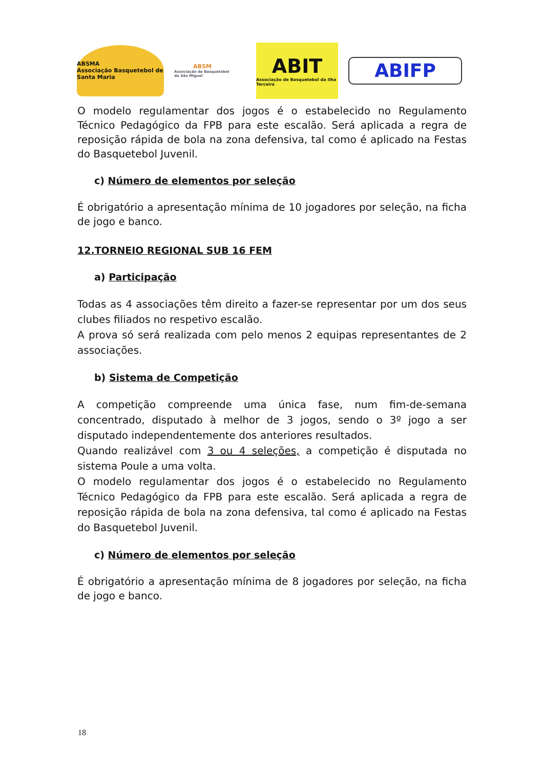ABSMA
Associação Basquetebol de Santa Maria
ABSM
Associação de Basquetebol de São Miguel
ABIT
Associação de Basquetebol da Ilha Terceira
ABIFP
O modelo regulamentar dos jogos é o estabelecido no Regulamento Técnico Pedagógico da FPB para este escalão. Será aplicada a regra de reposição rápida de bola na zona defensiva, tal como é aplicado na Festas do Basquetebol Juvenil.
c) Número de elementos por seleção
É obrigatório a apresentação mínima de 10 jogadores por seleção, na ficha de jogo e banco.
12.TORNEIO REGIONAL SUB 16 FEM
a) Participação
Todas as 4 associações têm direito a fazer-se representar por um dos seus clubes filiados no respetivo escalão.
A prova só será realizada com pelo menos 2 equipas representantes de 2 associações.
b) Sistema de Competição
A competição compreende uma única fase, num fim-de-semana concentrado, disputado à melhor de 3 jogos, sendo o 3º jogo a ser disputado independentemente dos anteriores resultados.
Quando realizável com 3 ou 4 seleções, a competição é disputada no sistema Poule a uma volta.
O modelo regulamentar dos jogos é o estabelecido no Regulamento Técnico Pedagógico da FPB para este escalão. Será aplicada a regra de reposição rápida de bola na zona defensiva, tal como é aplicado na Festas do Basquetebol Juvenil.
c) Número de elementos por seleção
É obrigatório a apresentação mínima de 8 jogadores por seleção, na ficha de jogo e banco.
18